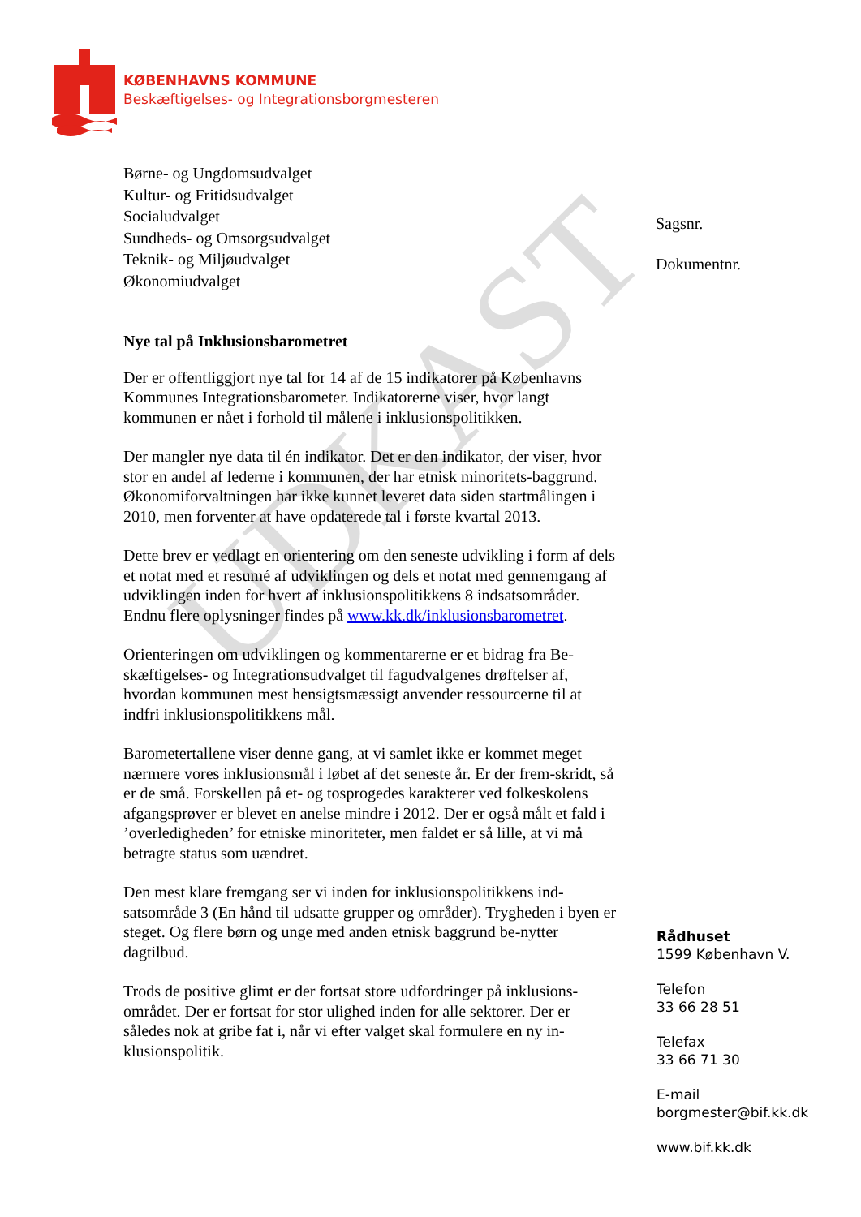KØBENHAVNS KOMMUNE
Beskæftigelses- og Integrationsborgmesteren
Børne- og Ungdomsudvalget
Kultur- og Fritidsudvalget
Socialudvalget
Sundheds- og Omsorgsudvalget
Teknik- og Miljøudvalget
Økonomiudvalget
Sagsnr.
Dokumentnr.
UDKAST
Nye tal på Inklusionsbarometret
Der er offentliggjort nye tal for 14 af de 15 indikatorer på Københavns Kommunes Integrationsbarometer. Indikatorerne viser, hvor langt kommunen er nået i forhold til målene i inklusionspolitikken.
Der mangler nye data til én indikator. Det er den indikator, der viser, hvor stor en andel af lederne i kommunen, der har etnisk minoritets-baggrund. Økonomiforvaltningen har ikke kunnet leveret data siden startmålingen i 2010, men forventer at have opdaterede tal i første kvartal 2013.
Dette brev er vedlagt en orientering om den seneste udvikling i form af dels et notat med et resumé af udviklingen og dels et notat med gennemgang af udviklingen inden for hvert af inklusionspolitikkens 8 indsatsområder. Endnu flere oplysninger findes på www.kk.dk/inklusionsbarometret.
Orienteringen om udviklingen og kommentarerne er et bidrag fra Be-skæftigelses- og Integrationsudvalget til fagudvalgenes drøftelser af, hvordan kommunen mest hensigtsmæssigt anvender ressourcerne til at indfri inklusionspolitikkens mål.
Barometertallene viser denne gang, at vi samlet ikke er kommet meget nærmere vores inklusionsmål i løbet af det seneste år. Er der frem-skridt, så er de små. Forskellen på et- og tosprogedes karakterer ved folkeskolens afgangsprøver er blevet en anelse mindre i 2012. Der er også målt et fald i ’overledigheden’ for etniske minoriteter, men faldet er så lille, at vi må betragte status som uændret.
Den mest klare fremgang ser vi inden for inklusionspolitikkens ind-satsområde 3 (En hånd til udsatte grupper og områder). Trygheden i byen er steget. Og flere børn og unge med anden etnisk baggrund be-nytter dagtilbud.
Trods de positive glimt er der fortsat store udfordringer på inklusions-området. Der er fortsat for stor ulighed inden for alle sektorer. Der er således nok at gribe fat i, når vi efter valget skal formulere en ny in-klusionspolitik.
Rådhuset
1599 København V.
Telefon
33 66 28 51
Telefax
33 66 71 30
E-mail
borgmester@bif.kk.dk
www.bif.kk.dk